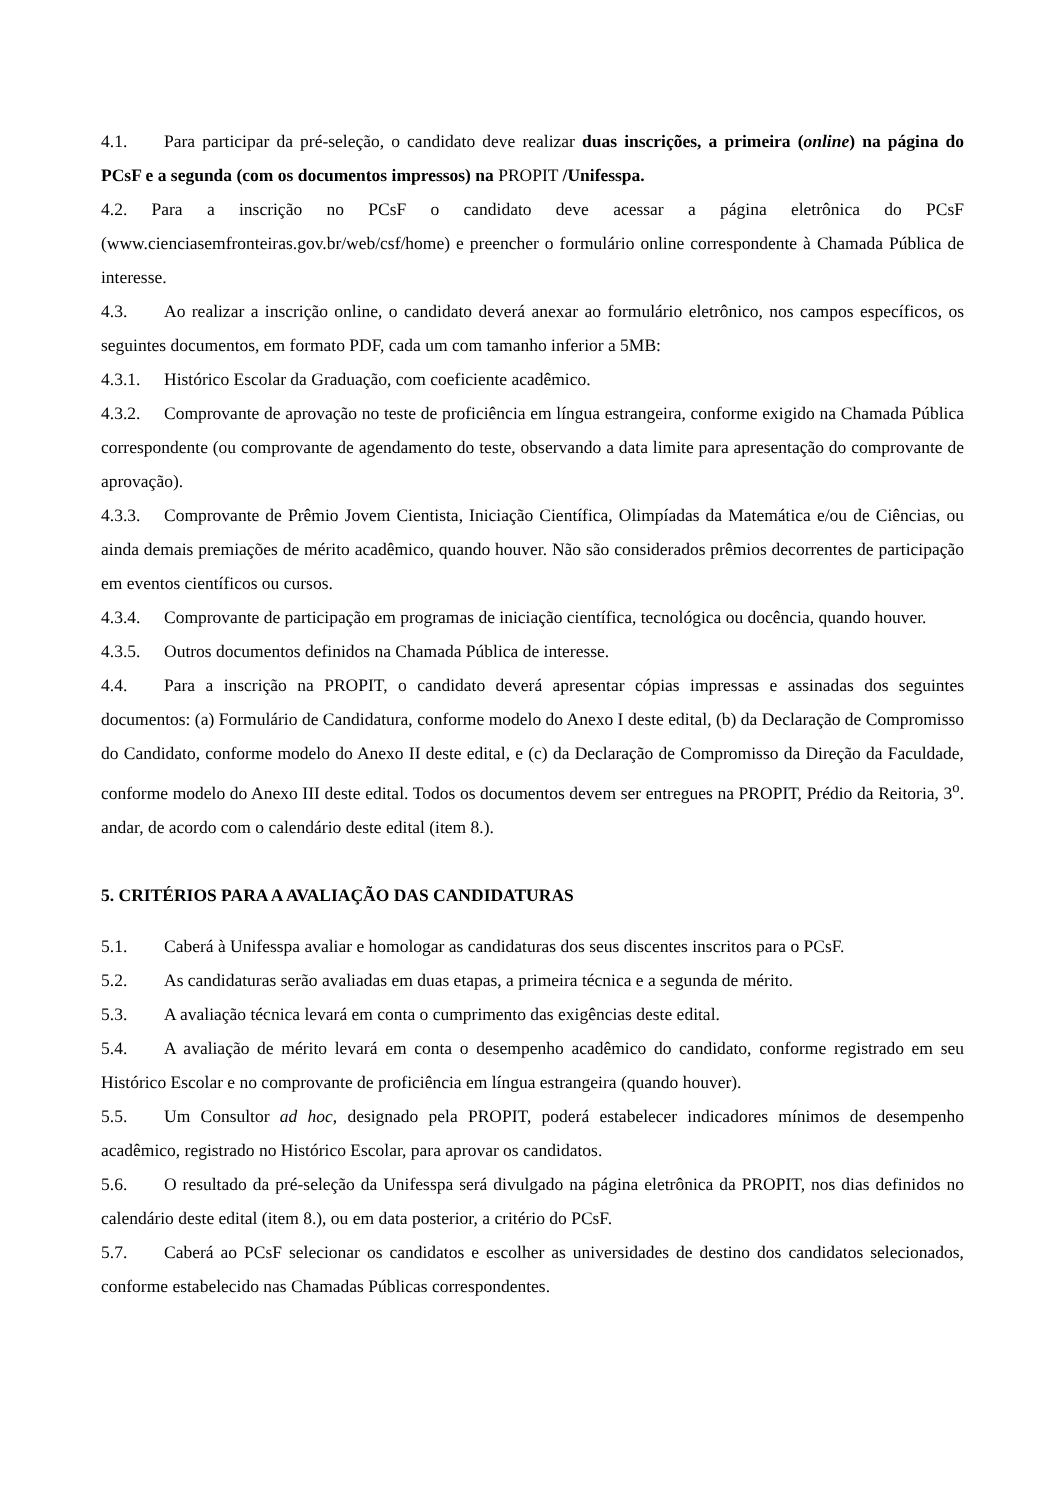4.1. Para participar da pré-seleção, o candidato deve realizar duas inscrições, a primeira (online) na página do PCsF e a segunda (com os documentos impressos) na PROPIT /Unifesspa.
4.2. Para a inscrição no PCsF o candidato deve acessar a página eletrônica do PCsF (www.cienciasemfronteiras.gov.br/web/csf/home) e preencher o formulário online correspondente à Chamada Pública de interesse.
4.3. Ao realizar a inscrição online, o candidato deverá anexar ao formulário eletrônico, nos campos específicos, os seguintes documentos, em formato PDF, cada um com tamanho inferior a 5MB:
4.3.1. Histórico Escolar da Graduação, com coeficiente acadêmico.
4.3.2. Comprovante de aprovação no teste de proficiência em língua estrangeira, conforme exigido na Chamada Pública correspondente (ou comprovante de agendamento do teste, observando a data limite para apresentação do comprovante de aprovação).
4.3.3. Comprovante de Prêmio Jovem Cientista, Iniciação Científica, Olimpíadas da Matemática e/ou de Ciências, ou ainda demais premiações de mérito acadêmico, quando houver. Não são considerados prêmios decorrentes de participação em eventos científicos ou cursos.
4.3.4. Comprovante de participação em programas de iniciação científica, tecnológica ou docência, quando houver.
4.3.5. Outros documentos definidos na Chamada Pública de interesse.
4.4. Para a inscrição na PROPIT, o candidato deverá apresentar cópias impressas e assinadas dos seguintes documentos: (a) Formulário de Candidatura, conforme modelo do Anexo I deste edital, (b) da Declaração de Compromisso do Candidato, conforme modelo do Anexo II deste edital, e (c) da Declaração de Compromisso da Direção da Faculdade, conforme modelo do Anexo III deste edital. Todos os documentos devem ser entregues na PROPIT, Prédio da Reitoria, 3<sup>o</sup>. andar, de acordo com o calendário deste edital (item 8.).
5. CRITÉRIOS PARA A AVALIAÇÃO DAS CANDIDATURAS
5.1. Caberá à Unifesspa avaliar e homologar as candidaturas dos seus discentes inscritos para o PCsF.
5.2. As candidaturas serão avaliadas em duas etapas, a primeira técnica e a segunda de mérito.
5.3. A avaliação técnica levará em conta o cumprimento das exigências deste edital.
5.4. A avaliação de mérito levará em conta o desempenho acadêmico do candidato, conforme registrado em seu Histórico Escolar e no comprovante de proficiência em língua estrangeira (quando houver).
5.5. Um Consultor ad hoc, designado pela PROPIT, poderá estabelecer indicadores mínimos de desempenho acadêmico, registrado no Histórico Escolar, para aprovar os candidatos.
5.6. O resultado da pré-seleção da Unifesspa será divulgado na página eletrônica da PROPIT, nos dias definidos no calendário deste edital (item 8.), ou em data posterior, a critério do PCsF.
5.7. Caberá ao PCsF selecionar os candidatos e escolher as universidades de destino dos candidatos selecionados, conforme estabelecido nas Chamadas Públicas correspondentes.